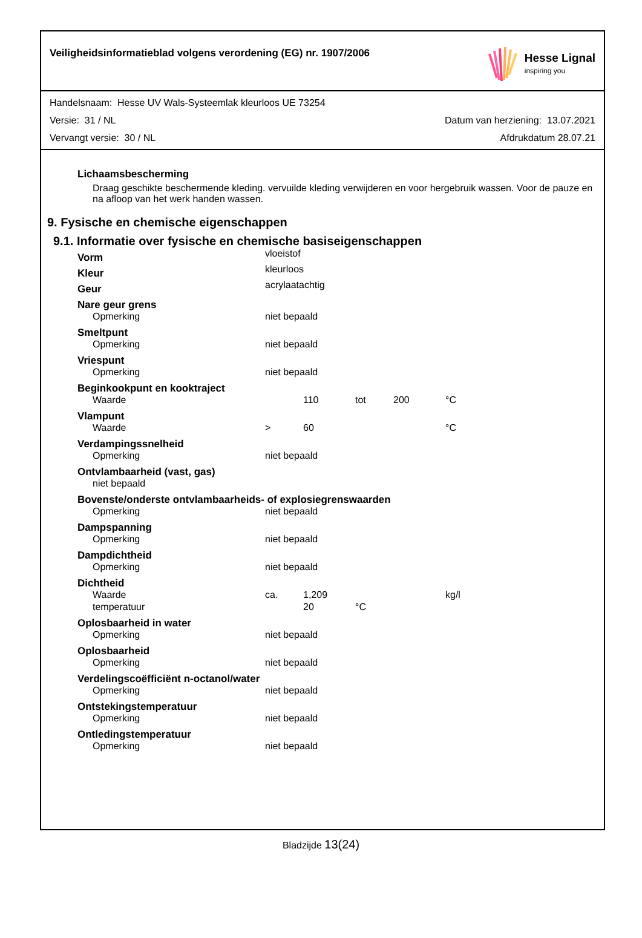Veiligheidsinformatieblad volgens verordening (EG) nr. 1907/2006
Hesse Lignal
inspiring you
Handelsnaam: Hesse UV Wals-Systeemlak kleurloos UE 73254
Versie: 31 / NL Datum van herziening: 13.07.2021
Vervangt versie: 30 / NL Afdrukdatum 28.07.21
Lichaamsbescherming
Draag geschikte beschermende kleding. vervuilde kleding verwijderen en voor hergebruik wassen. Voor de pauze en na afloop van het werk handen wassen.
9. Fysische en chemische eigenschappen
9.1. Informatie over fysische en chemische basiseigenschappen
| Vorm | vloeistof | | | | |
| Kleur | kleurloos | | | | |
| Geur | acrylaatachtig | | | | |
| Nare geur grens | | | | | |
| Opmerking | niet bepaald | | | | |
| Smeltpunt | | | | | |
| Opmerking | niet bepaald | | | | |
| Vriespunt | | | | | |
| Opmerking | niet bepaald | | | | |
| Beginkookpunt en kooktraject | | | | | |
| Waarde | | 110 | tot | 200 | °C |
| Vlampunt | | | | | |
| Waarde | > | 60 | | | °C |
| Verdampingssnelheid | | | | | |
| Opmerking | niet bepaald | | | | |
| Ontvlambaarheid (vast, gas) | | | | | |
| niet bepaald | | | | | |
| Bovenste/onderste ontvlambaarheids- of explosiegrenswaarden | | | | | |
| Opmerking | niet bepaald | | | | |
| Dampspanning | | | | | |
| Opmerking | niet bepaald | | | | |
| Dampdichtheid | | | | | |
| Opmerking | niet bepaald | | | | |
| Dichtheid | | | | | |
| Waarde | ca. | 1,209 | | | kg/l |
| temperatuur | | 20 | °C | | |
| Oplosbaarheid in water | | | | | |
| Opmerking | niet bepaald | | | | |
| Oplosbaarheid | | | | | |
| Opmerking | niet bepaald | | | | |
| Verdelingscoëfficiënt n-octanol/water | | | | | |
| Opmerking | niet bepaald | | | | |
| Ontstekingstemperatuur | | | | | |
| Opmerking | niet bepaald | | | | |
| Ontledingstemperatuur | | | | | |
| Opmerking | niet bepaald | | | | |
Bladzijde 13(24)